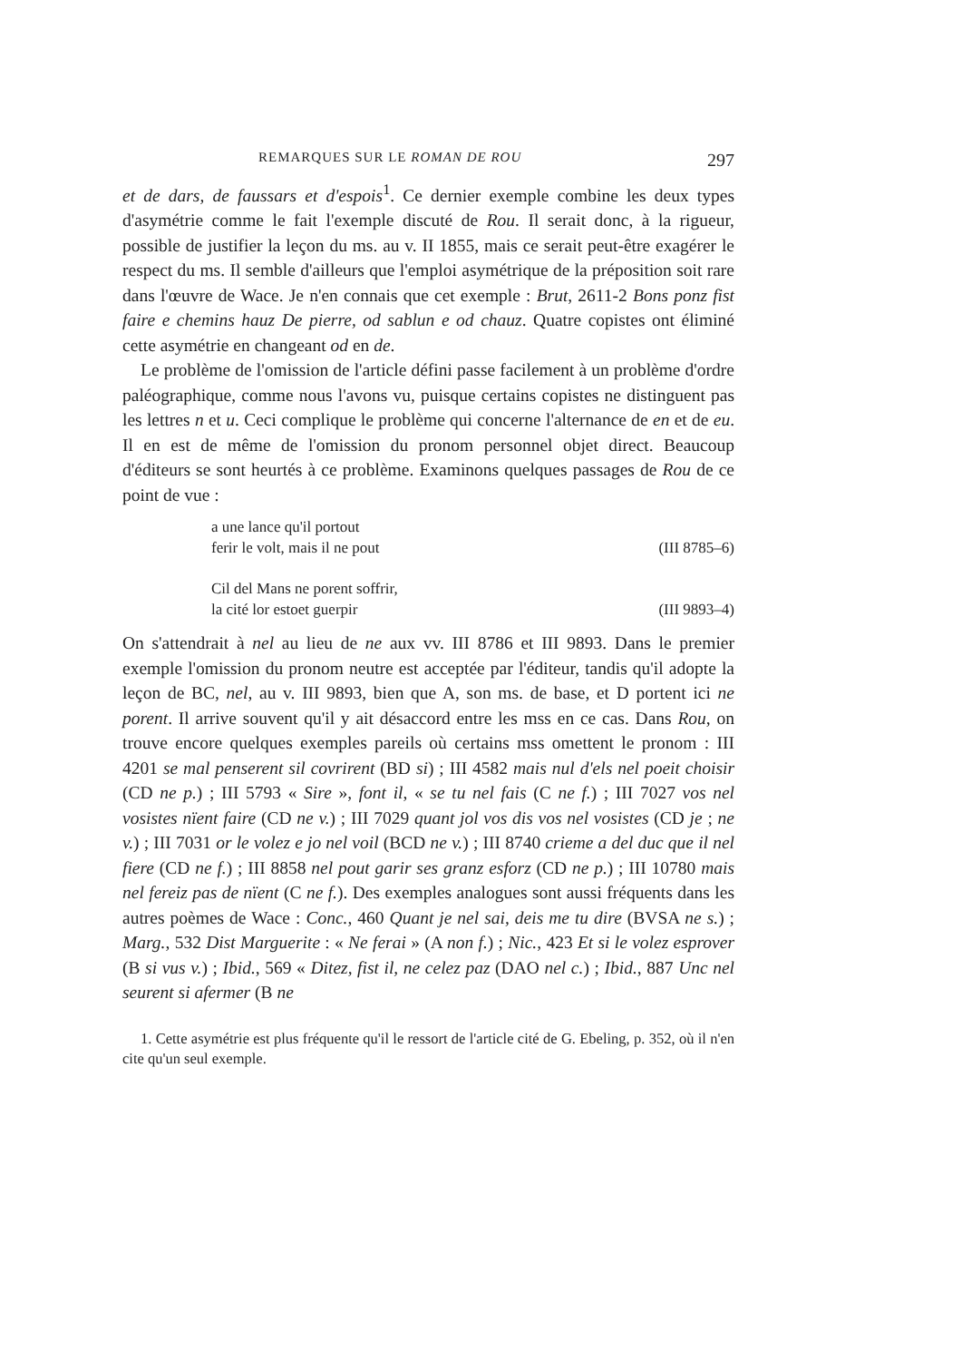REMARQUES SUR LE ROMAN DE ROU 297
et de dars, de faussars et d'espois<sup>1</sup>. Ce dernier exemple combine les deux types d'asymétrie comme le fait l'exemple discuté de Rou. Il serait donc, à la rigueur, possible de justifier la leçon du ms. au v. II 1855, mais ce serait peut-être exagérer le respect du ms. Il semble d'ailleurs que l'emploi asymétrique de la préposition soit rare dans l'œuvre de Wace. Je n'en connais que cet exemple : Brut, 2611-2 Bons ponz fist faire e chemins hauz De pierre, od sablun e od chauz. Quatre copistes ont éliminé cette asymétrie en changeant od en de.
Le problème de l'omission de l'article défini passe facilement à un problème d'ordre paléographique, comme nous l'avons vu, puisque certains copistes ne distinguent pas les lettres n et u. Ceci complique le problème qui concerne l'alternance de en et de eu. Il en est de même de l'omission du pronom personnel objet direct. Beaucoup d'éditeurs se sont heurtés à ce problème. Examinons quelques passages de Rou de ce point de vue :
a une lance qu'il portout
ferir le volt, mais il ne pout (III 8785–6)
Cil del Mans ne porent soffrir,
la cité lor estoet guerpir (III 9893–4)
On s'attendrait à nel au lieu de ne aux vv. III 8786 et III 9893. Dans le premier exemple l'omission du pronom neutre est acceptée par l'éditeur, tandis qu'il adopte la leçon de BC, nel, au v. III 9893, bien que A, son ms. de base, et D portent ici ne porent. Il arrive souvent qu'il y ait désaccord entre les mss en ce cas. Dans Rou, on trouve encore quelques exemples pareils où certains mss omettent le pronom : III 4201 se mal penserent sil covrirent (BD si) ; III 4582 mais nul d'els nel poeit choisir (CD ne p.) ; III 5793 « Sire », font il, « se tu nel fais (C ne f.) ; III 7027 vos nel vosistes nïent faire (CD ne v.) ; III 7029 quant jol vos dis vos nel vosistes (CD je ; ne v.) ; III 7031 or le volez e jo nel voil (BCD ne v.) ; III 8740 crieme a del duc que il nel fiere (CD ne f.) ; III 8858 nel pout garir ses granz esforz (CD ne p.) ; III 10780 mais nel fereiz pas de nïent (C ne f.). Des exemples analogues sont aussi fréquents dans les autres poèmes de Wace : Conc., 460 Quant je nel sai, deis me tu dire (BVSA ne s.) ; Marg., 532 Dist Marguerite : « Ne ferai » (A non f.) ; Nic., 423 Et si le volez esprover (B si vus v.) ; Ibid., 569 « Ditez, fist il, ne celez paz (DAO nel c.) ; Ibid., 887 Unc nel seurent si afermer (B ne
1. Cette asymétrie est plus fréquente qu'il le ressort de l'article cité de G. Ebeling, p. 352, où il n'en cite qu'un seul exemple.